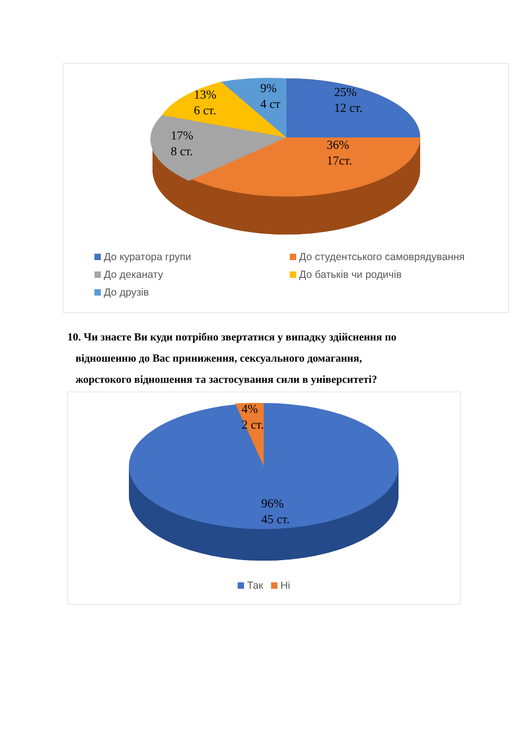9%
4 ст
13%
6 ст.
25%
12 ст.
17%
8 ст.
36%
17ст.
До куратора групи
До студентського самоврядування
До деканату
До батьків чи родичів
До друзів
10. Чи знаєте Ви куди потрібно звертатися у випадку здійснення по
відношенню до Вас приниження, сексуального домагання,
жорстокого відношення та застосування сили в університеті?
4%
2 ст.
96%
45 ст.
Так Ні